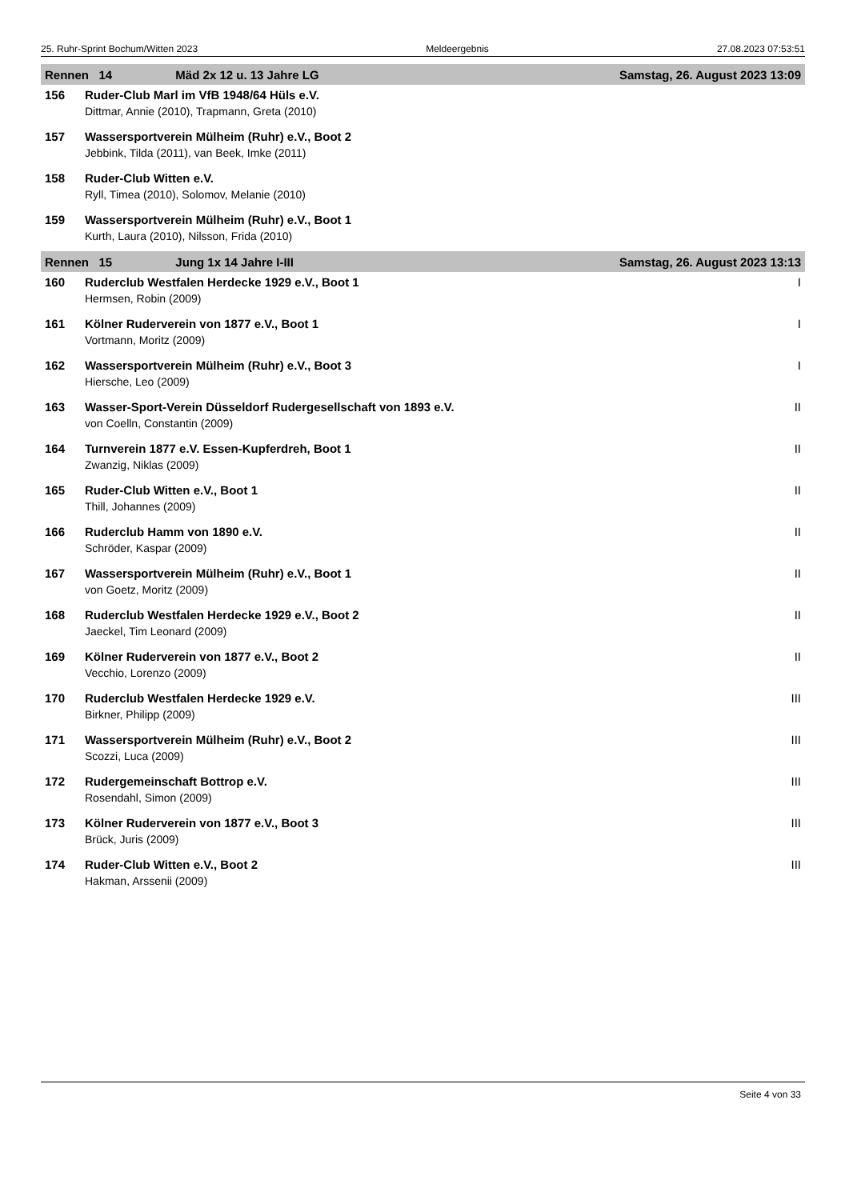25. Ruhr-Sprint Bochum/Witten 2023 Meldeergebnis 27.08.2023 07:53:51
| Rennen 14 Mäd 2x 12 u. 13 Jahre LG | | Samstag, 26. August 2023 13:09 |
| --- | --- | --- |
| 156 | Ruder-Club Marl im VfB 1948/64 Hüls e.V. | |
| | Dittmar, Annie (2010), Trapmann, Greta (2010) | |
| 157 | Wassersportverein Mülheim (Ruhr) e.V., Boot 2 | |
| | Jebbink, Tilda (2011), van Beek, Imke (2011) | |
| 158 | Ruder-Club Witten e.V. | |
| | Ryll, Timea (2010), Solomov, Melanie (2010) | |
| 159 | Wassersportverein Mülheim (Ruhr) e.V., Boot 1 | |
| | Kurth, Laura (2010), Nilsson, Frida (2010) | |
| Rennen 15 Jung 1x 14 Jahre I-III | | Samstag, 26. August 2023 13:13 |
| 160 | Ruderclub Westfalen Herdecke 1929 e.V., Boot 1 | I |
| | Hermsen, Robin (2009) | |
| 161 | Kölner Ruderverein von 1877 e.V., Boot 1 | I |
| | Vortmann, Moritz (2009) | |
| 162 | Wassersportverein Mülheim (Ruhr) e.V., Boot 3 | I |
| | Hiersche, Leo (2009) | |
| 163 | Wasser-Sport-Verein Düsseldorf Rudergesellschaft von 1893 e.V. | II |
| | von Coelln, Constantin (2009) | |
| 164 | Turnverein 1877 e.V. Essen-Kupferdreh, Boot 1 | II |
| | Zwanzig, Niklas (2009) | |
| 165 | Ruder-Club Witten e.V., Boot 1 | II |
| | Thill, Johannes (2009) | |
| 166 | Ruderclub Hamm von 1890 e.V. | II |
| | Schröder, Kaspar (2009) | |
| 167 | Wassersportverein Mülheim (Ruhr) e.V., Boot 1 | II |
| | von Goetz, Moritz (2009) | |
| 168 | Ruderclub Westfalen Herdecke 1929 e.V., Boot 2 | II |
| | Jaeckel, Tim Leonard (2009) | |
| 169 | Kölner Ruderverein von 1877 e.V., Boot 2 | II |
| | Vecchio, Lorenzo (2009) | |
| 170 | Ruderclub Westfalen Herdecke 1929 e.V. | III |
| | Birkner, Philipp (2009) | |
| 171 | Wassersportverein Mülheim (Ruhr) e.V., Boot 2 | III |
| | Scozzi, Luca (2009) | |
| 172 | Rudergemeinschaft Bottrop e.V. | III |
| | Rosendahl, Simon (2009) | |
| 173 | Kölner Ruderverein von 1877 e.V., Boot 3 | III |
| | Brück, Juris (2009) | |
| 174 | Ruder-Club Witten e.V., Boot 2 | III |
| | Hakman, Arssenii (2009) | |
Seite 4 von 33